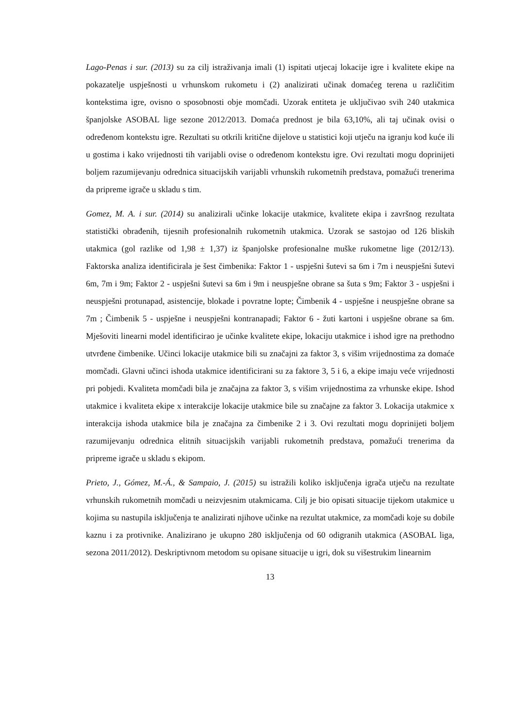Lago-Penas i sur. (2013) su za cilj istraživanja imali (1) ispitati utjecaj lokacije igre i kvalitete ekipe na pokazatelje uspješnosti u vrhunskom rukometu i (2) analizirati učinak domaćeg terena u različitim kontekstima igre, ovisno o sposobnosti obje momčadi. Uzorak entiteta je uključivao svih 240 utakmica španjolske ASOBAL lige sezone 2012/2013. Domaća prednost je bila 63,10%, ali taj učinak ovisi o određenom kontekstu igre. Rezultati su otkrili kritične dijelove u statistici koji utječu na igranju kod kuće ili u gostima i kako vrijednosti tih varijabli ovise o određenom kontekstu igre. Ovi rezultati mogu doprinijeti boljem razumijevanju odrednica situacijskih varijabli vrhunskih rukometnih predstava, pomažući trenerima da pripreme igrače u skladu s tim.
Gomez, M. A. i sur. (2014) su analizirali učinke lokacije utakmice, kvalitete ekipa i završnog rezultata statistički obrađenih, tijesnih profesionalnih rukometnih utakmica. Uzorak se sastojao od 126 bliskih utakmica (gol razlike od 1,98 ± 1,37) iz španjolske profesionalne muške rukometne lige (2012/13). Faktorska analiza identificirala je šest čimbenika: Faktor 1 - uspješni šutevi sa 6m i 7m i neuspješni šutevi 6m, 7m i 9m; Faktor 2 - uspješni šutevi sa 6m i 9m i neuspješne obrane sa šuta s 9m; Faktor 3 - uspješni i neuspješni protunapad, asistencije, blokade i povratne lopte; Čimbenik 4 - uspješne i neuspješne obrane sa 7m ; Čimbenik 5 - uspješne i neuspješni kontranapadi; Faktor 6 - žuti kartoni i uspješne obrane sa 6m. Mješoviti linearni model identificirao je učinke kvalitete ekipe, lokaciju utakmice i ishod igre na prethodno utvrđene čimbenike. Učinci lokacije utakmice bili su značajni za faktor 3, s višim vrijednostima za domaće momčadi. Glavni učinci ishoda utakmice identificirani su za faktore 3, 5 i 6, a ekipe imaju veće vrijednosti pri pobjedi. Kvaliteta momčadi bila je značajna za faktor 3, s višim vrijednostima za vrhunske ekipe. Ishod utakmice i kvaliteta ekipe x interakcije lokacije utakmice bile su značajne za faktor 3. Lokacija utakmice x interakcija ishoda utakmice bila je značajna za čimbenike 2 i 3. Ovi rezultati mogu doprinijeti boljem razumijevanju odrednica elitnih situacijskih varijabli rukometnih predstava, pomažući trenerima da pripreme igrače u skladu s ekipom.
Prieto, J., Gómez, M.-Á., & Sampaio, J. (2015) su istražili koliko isključenja igrača utječu na rezultate vrhunskih rukometnih momčadi u neizvjesnim utakmicama. Cilj je bio opisati situacije tijekom utakmice u kojima su nastupila isključenja te analizirati njihove učinke na rezultat utakmice, za momčadi koje su dobile kaznu i za protivnike. Analizirano je ukupno 280 isključenja od 60 odigranih utakmica (ASOBAL liga, sezona 2011/2012). Deskriptivnom metodom su opisane situacije u igri, dok su višestrukim linearnim
13